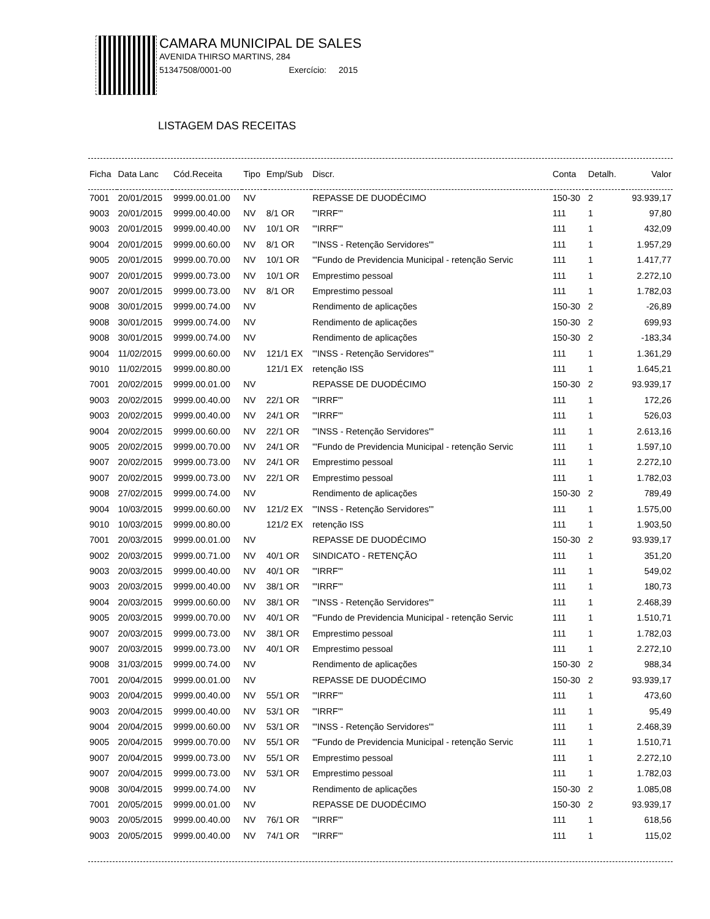CAMARA MUNICIPAL DE SALES
AVENIDA THIRSO MARTINS, 284
51347508/0001-00 Exercício: 2015
LISTAGEM DAS RECEITAS
| Ficha | Data Lanc | Cód.Receita | Tipo | Emp/Sub | Discr. | Conta | Detalh. | Valor |
| --- | --- | --- | --- | --- | --- | --- | --- | --- |
| 7001 | 20/01/2015 | 9999.00.01.00 | NV | | REPASSE DE DUODÉCIMO | 150-30 | 2 | 93.939,17 |
| 9003 | 20/01/2015 | 9999.00.40.00 | NV | 8/1 OR | "'IRRF'" | 111 | 1 | 97,80 |
| 9003 | 20/01/2015 | 9999.00.40.00 | NV | 10/1 OR | "'IRRF'" | 111 | 1 | 432,09 |
| 9004 | 20/01/2015 | 9999.00.60.00 | NV | 8/1 OR | "'INSS - Retenção Servidores'" | 111 | 1 | 1.957,29 |
| 9005 | 20/01/2015 | 9999.00.70.00 | NV | 10/1 OR | "'Fundo de Previdencia Municipal - retenção Servic | 111 | 1 | 1.417,77 |
| 9007 | 20/01/2015 | 9999.00.73.00 | NV | 10/1 OR | Emprestimo pessoal | 111 | 1 | 2.272,10 |
| 9007 | 20/01/2015 | 9999.00.73.00 | NV | 8/1 OR | Emprestimo pessoal | 111 | 1 | 1.782,03 |
| 9008 | 30/01/2015 | 9999.00.74.00 | NV | | Rendimento de aplicações | 150-30 | 2 | -26,89 |
| 9008 | 30/01/2015 | 9999.00.74.00 | NV | | Rendimento de aplicações | 150-30 | 2 | 699,93 |
| 9008 | 30/01/2015 | 9999.00.74.00 | NV | | Rendimento de aplicações | 150-30 | 2 | -183,34 |
| 9004 | 11/02/2015 | 9999.00.60.00 | NV | 121/1 EX | "'INSS - Retenção Servidores'" | 111 | 1 | 1.361,29 |
| 9010 | 11/02/2015 | 9999.00.80.00 | | 121/1 EX | retenção ISS | 111 | 1 | 1.645,21 |
| 7001 | 20/02/2015 | 9999.00.01.00 | NV | | REPASSE DE DUODÉCIMO | 150-30 | 2 | 93.939,17 |
| 9003 | 20/02/2015 | 9999.00.40.00 | NV | 22/1 OR | "'IRRF'" | 111 | 1 | 172,26 |
| 9003 | 20/02/2015 | 9999.00.40.00 | NV | 24/1 OR | "'IRRF'" | 111 | 1 | 526,03 |
| 9004 | 20/02/2015 | 9999.00.60.00 | NV | 22/1 OR | "'INSS - Retenção Servidores'" | 111 | 1 | 2.613,16 |
| 9005 | 20/02/2015 | 9999.00.70.00 | NV | 24/1 OR | "'Fundo de Previdencia Municipal - retenção Servic | 111 | 1 | 1.597,10 |
| 9007 | 20/02/2015 | 9999.00.73.00 | NV | 24/1 OR | Emprestimo pessoal | 111 | 1 | 2.272,10 |
| 9007 | 20/02/2015 | 9999.00.73.00 | NV | 22/1 OR | Emprestimo pessoal | 111 | 1 | 1.782,03 |
| 9008 | 27/02/2015 | 9999.00.74.00 | NV | | Rendimento de aplicações | 150-30 | 2 | 789,49 |
| 9004 | 10/03/2015 | 9999.00.60.00 | NV | 121/2 EX | "'INSS - Retenção Servidores'" | 111 | 1 | 1.575,00 |
| 9010 | 10/03/2015 | 9999.00.80.00 | | 121/2 EX | retenção ISS | 111 | 1 | 1.903,50 |
| 7001 | 20/03/2015 | 9999.00.01.00 | NV | | REPASSE DE DUODÉCIMO | 150-30 | 2 | 93.939,17 |
| 9002 | 20/03/2015 | 9999.00.71.00 | NV | 40/1 OR | SINDICATO - RETENÇÃO | 111 | 1 | 351,20 |
| 9003 | 20/03/2015 | 9999.00.40.00 | NV | 40/1 OR | "'IRRF'" | 111 | 1 | 549,02 |
| 9003 | 20/03/2015 | 9999.00.40.00 | NV | 38/1 OR | "'IRRF'" | 111 | 1 | 180,73 |
| 9004 | 20/03/2015 | 9999.00.60.00 | NV | 38/1 OR | "'INSS - Retenção Servidores'" | 111 | 1 | 2.468,39 |
| 9005 | 20/03/2015 | 9999.00.70.00 | NV | 40/1 OR | "'Fundo de Previdencia Municipal - retenção Servic | 111 | 1 | 1.510,71 |
| 9007 | 20/03/2015 | 9999.00.73.00 | NV | 38/1 OR | Emprestimo pessoal | 111 | 1 | 1.782,03 |
| 9007 | 20/03/2015 | 9999.00.73.00 | NV | 40/1 OR | Emprestimo pessoal | 111 | 1 | 2.272,10 |
| 9008 | 31/03/2015 | 9999.00.74.00 | NV | | Rendimento de aplicações | 150-30 | 2 | 988,34 |
| 7001 | 20/04/2015 | 9999.00.01.00 | NV | | REPASSE DE DUODÉCIMO | 150-30 | 2 | 93.939,17 |
| 9003 | 20/04/2015 | 9999.00.40.00 | NV | 55/1 OR | "'IRRF'" | 111 | 1 | 473,60 |
| 9003 | 20/04/2015 | 9999.00.40.00 | NV | 53/1 OR | "'IRRF'" | 111 | 1 | 95,49 |
| 9004 | 20/04/2015 | 9999.00.60.00 | NV | 53/1 OR | "'INSS - Retenção Servidores'" | 111 | 1 | 2.468,39 |
| 9005 | 20/04/2015 | 9999.00.70.00 | NV | 55/1 OR | "'Fundo de Previdencia Municipal - retenção Servic | 111 | 1 | 1.510,71 |
| 9007 | 20/04/2015 | 9999.00.73.00 | NV | 55/1 OR | Emprestimo pessoal | 111 | 1 | 2.272,10 |
| 9007 | 20/04/2015 | 9999.00.73.00 | NV | 53/1 OR | Emprestimo pessoal | 111 | 1 | 1.782,03 |
| 9008 | 30/04/2015 | 9999.00.74.00 | NV | | Rendimento de aplicações | 150-30 | 2 | 1.085,08 |
| 7001 | 20/05/2015 | 9999.00.01.00 | NV | | REPASSE DE DUODÉCIMO | 150-30 | 2 | 93.939,17 |
| 9003 | 20/05/2015 | 9999.00.40.00 | NV | 76/1 OR | "'IRRF'" | 111 | 1 | 618,56 |
| 9003 | 20/05/2015 | 9999.00.40.00 | NV | 74/1 OR | "'IRRF'" | 111 | 1 | 115,02 |